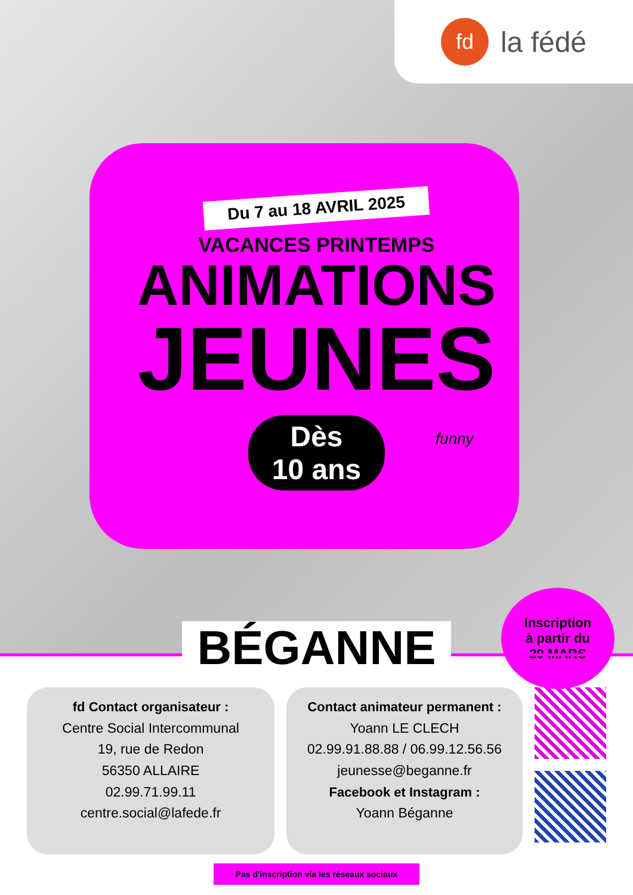fd
la fédé
Du 7 au 18 AVRIL 2025
VACANCES PRINTEMPS
ANIMATIONS
JEUNES
Dès
10 ans
funny
Inscription
à partir du
20 MARS
BÉGANNE
fd Contact organisateur :
Centre Social Intercommunal
19, rue de Redon
56350 ALLAIRE
02.99.71.99.11
centre.social@lafede.fr
Contact animateur permanent :
Yoann LE CLECH
02.99.91.88.88 / 06.99.12.56.56
jeunesse@beganne.fr
Facebook et Instagram :
Yoann Béganne
Pas d'inscription via les réseaux sociaux